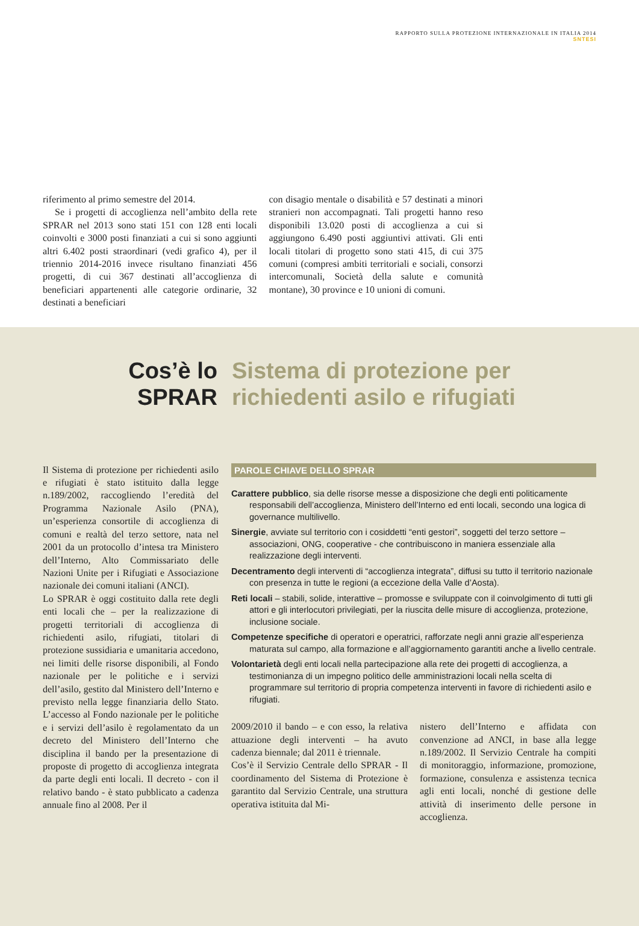RAPPORTO SULLA PROTEZIONE INTERNAZIONALE IN ITALIA 2014
SNTESI
riferimento al primo semestre del 2014.
Se i progetti di accoglienza nell’ambito della rete SPRAR nel 2013 sono stati 151 con 128 enti locali coinvolti e 3000 posti finanziati a cui si sono aggiunti altri 6.402 posti straordinari (vedi grafico 4), per il triennio 2014-2016 invece risultano finanziati 456 progetti, di cui 367 destinati all’accoglienza di beneficiari appartenenti alle categorie ordinarie, 32 destinati a beneficiari
con disagio mentale o disabilità e 57 destinati a minori stranieri non accompagnati. Tali progetti hanno reso disponibili 13.020 posti di accoglienza a cui si aggiungono 6.490 posti aggiuntivi attivati. Gli enti locali titolari di progetto sono stati 415, di cui 375 comuni (compresi ambiti territoriali e sociali, consorzi intercomunali, Società della salute e comunità montane), 30 province e 10 unioni di comuni.
Cos’è lo
SPRAR
Sistema di protezione per
richiedenti asilo e rifugiati
Il Sistema di protezione per richiedenti asilo e rifugiati è stato istituito dalla legge n.189/2002, raccogliendo l’eredità del Programma Nazionale Asilo (PNA), un’esperienza consortile di accoglienza di comuni e realtà del terzo settore, nata nel 2001 da un protocollo d’intesa tra Ministero dell’Interno, Alto Commissariato delle Nazioni Unite per i Rifugiati e Associazione nazionale dei comuni italiani (ANCI).
Lo SPRAR è oggi costituito dalla rete degli enti locali che – per la realizzazione di progetti territoriali di accoglienza di richiedenti asilo, rifugiati, titolari di protezione sussidiaria e umanitaria accedono, nei limiti delle risorse disponibili, al Fondo nazionale per le politiche e i servizi dell’asilo, gestito dal Ministero dell’Interno e previsto nella legge finanziaria dello Stato. L’accesso al Fondo nazionale per le politiche e i servizi dell’asilo è regolamentato da un decreto del Ministero dell’Interno che disciplina il bando per la presentazione di proposte di progetto di accoglienza integrata da parte degli enti locali. Il decreto - con il relativo bando - è stato pubblicato a cadenza annuale fino al 2008. Per il
PAROLE CHIAVE DELLO SPRAR
Carattere pubblico, sia delle risorse messe a disposizione che degli enti politicamente responsabili dell’accoglienza, Ministero dell’Interno ed enti locali, secondo una logica di governance multilivello.
Sinergie, avviate sul territorio con i cosiddetti “enti gestori”, soggetti del terzo settore – associazioni, ONG, cooperative - che contribuiscono in maniera essenziale alla realizzazione degli interventi.
Decentramento degli interventi di “accoglienza integrata”, diffusi su tutto il territorio nazionale con presenza in tutte le regioni (a eccezione della Valle d’Aosta).
Reti locali – stabili, solide, interattive – promosse e sviluppate con il coinvolgimento di tutti gli attori e gli interlocutori privilegiati, per la riuscita delle misure di accoglienza, protezione, inclusione sociale.
Competenze specifiche di operatori e operatrici, rafforzate negli anni grazie all’esperienza maturata sul campo, alla formazione e all’aggiornamento garantiti anche a livello centrale.
Volontarietà degli enti locali nella partecipazione alla rete dei progetti di accoglienza, a testimonianza di un impegno politico delle amministrazioni locali nella scelta di programmare sul territorio di propria competenza interventi in favore di richiedenti asilo e rifugiati.
2009/2010 il bando – e con esso, la relativa attuazione degli interventi – ha avuto cadenza biennale; dal 2011 è triennale.
Cos’è il Servizio Centrale dello SPRAR - Il coordinamento del Sistema di Protezione è garantito dal Servizio Centrale, una struttura operativa istituita dal Mi-
nistero dell’Interno e affidata con convenzione ad ANCI, in base alla legge n.189/2002. Il Servizio Centrale ha compiti di monitoraggio, informazione, promozione, formazione, consulenza e assistenza tecnica agli enti locali, nonché di gestione delle attività di inserimento delle persone in accoglienza.